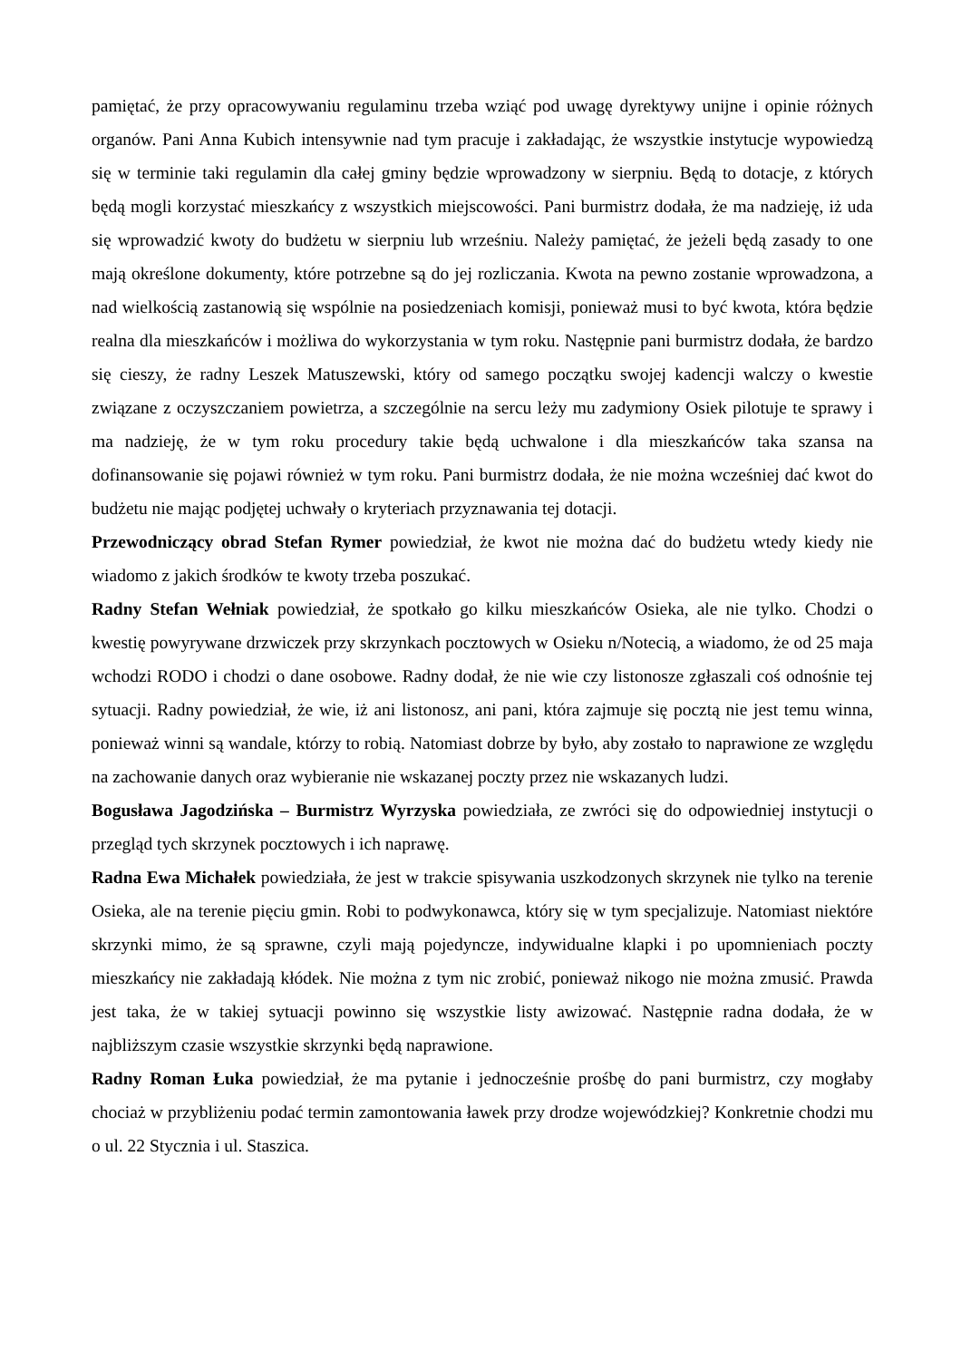pamiętać, że przy opracowywaniu regulaminu trzeba wziąć pod uwagę dyrektywy unijne i opinie różnych organów. Pani Anna Kubich intensywnie nad tym pracuje i zakładając, że wszystkie instytucje wypowiedzą się w terminie taki regulamin dla całej gminy będzie wprowadzony w sierpniu. Będą to dotacje, z których będą mogli korzystać mieszkańcy z wszystkich miejscowości. Pani burmistrz dodała, że ma nadzieję, iż uda się wprowadzić kwoty do budżetu w sierpniu lub wrześniu. Należy pamiętać, że jeżeli będą zasady to one mają określone dokumenty, które potrzebne są do jej rozliczania. Kwota na pewno zostanie wprowadzona, a nad wielkością zastanowią się wspólnie na posiedzeniach komisji, ponieważ musi to być kwota, która będzie realna dla mieszkańców i możliwa do wykorzystania w tym roku. Następnie pani burmistrz dodała, że bardzo się cieszy, że radny Leszek Matuszewski, który od samego początku swojej kadencji walczy o kwestie związane z oczyszczaniem powietrza, a szczególnie na sercu leży mu zadymiony Osiek pilotuje te sprawy i ma nadzieję, że w tym roku procedury takie będą uchwalone i dla mieszkańców taka szansa na dofinansowanie się pojawi również w tym roku. Pani burmistrz dodała, że nie można wcześniej dać kwot do budżetu nie mając podjętej uchwały o kryteriach przyznawania tej dotacji.
Przewodniczący obrad Stefan Rymer powiedział, że kwot nie można dać do budżetu wtedy kiedy nie wiadomo z jakich środków te kwoty trzeba poszukać.
Radny Stefan Wełniak powiedział, że spotkało go kilku mieszkańców Osieka, ale nie tylko. Chodzi o kwestię powyrywane drzwiczek przy skrzynkach pocztowych w Osieku n/Notecią, a wiadomo, że od 25 maja wchodzi RODO i chodzi o dane osobowe. Radny dodał, że nie wie czy listonosze zgłaszali coś odnośnie tej sytuacji. Radny powiedział, że wie, iż ani listonosz, ani pani, która zajmuje się pocztą nie jest temu winna, ponieważ winni są wandale, którzy to robią. Natomiast dobrze by było, aby zostało to naprawione ze względu na zachowanie danych oraz wybieranie nie wskazanej poczty przez nie wskazanych ludzi.
Bogusława Jagodzińska – Burmistrz Wyrzyska powiedziała, ze zwróci się do odpowiedniej instytucji o przegląd tych skrzynek pocztowych i ich naprawę.
Radna Ewa Michałek powiedziała, że jest w trakcie spisywania uszkodzonych skrzynek nie tylko na terenie Osieka, ale na terenie pięciu gmin. Robi to podwykonawca, który się w tym specjalizuje. Natomiast niektóre skrzynki mimo, że są sprawne, czyli mają pojedyncze, indywidualne klapki i po upomnieniach poczty mieszkańcy nie zakładają kłódek. Nie można z tym nic zrobić, ponieważ nikogo nie można zmusić. Prawda jest taka, że w takiej sytuacji powinno się wszystkie listy awizować. Następnie radna dodała, że w najbliższym czasie wszystkie skrzynki będą naprawione.
Radny Roman Łuka powiedział, że ma pytanie i jednocześnie prośbę do pani burmistrz, czy mogłaby chociaż w przybliżeniu podać termin zamontowania ławek przy drodze wojewódzkiej? Konkretnie chodzi mu o ul. 22 Stycznia i ul. Staszica.